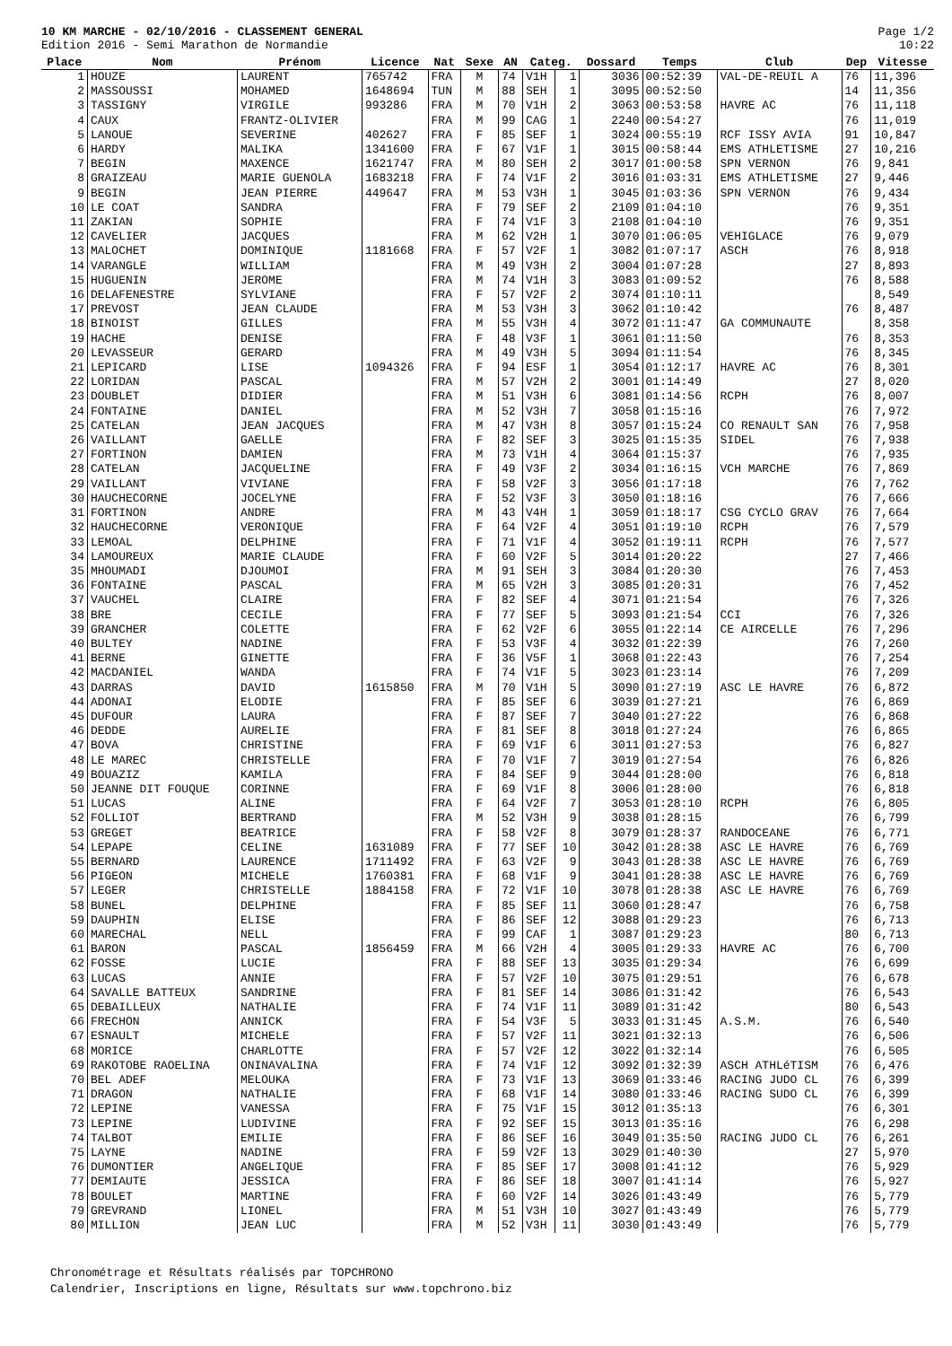10 KM MARCHE - 02/10/2016 - CLASSEMENT GENERAL
Edition 2016 - Semi Marathon de Normandie
Page 1/2
10:22
| Place | Nom | Prénom | Licence | Nat | Sexe | AN | Categ. | | Dossard | Temps | Club | Dep | Vitesse |
| --- | --- | --- | --- | --- | --- | --- | --- | --- | --- | --- | --- | --- | --- |
| 1 | HOUZE | LAURENT | 765742 | FRA | M | 74 | V1H | 1 | 3036 | 00:52:39 | VAL-DE-REUIL A | 76 | 11,396 |
| 2 | MASSOUSSI | MOHAMED | 1648694 | TUN | M | 88 | SEH | 1 | 3095 | 00:52:50 | | 14 | 11,356 |
| 3 | TASSIGNY | VIRGILE | 993286 | FRA | M | 70 | V1H | 2 | 3063 | 00:53:58 | HAVRE AC | 76 | 11,118 |
| 4 | CAUX | FRANTZ-OLIVIER | | FRA | M | 99 | CAG | 1 | 2240 | 00:54:27 | | 76 | 11,019 |
| 5 | LANOUE | SEVERINE | 402627 | FRA | F | 85 | SEF | 1 | 3024 | 00:55:19 | RCF ISSY AVIA | 91 | 10,847 |
| 6 | HARDY | MALIKA | 1341600 | FRA | F | 67 | V1F | 1 | 3015 | 00:58:44 | EMS ATHLETISME | 27 | 10,216 |
| 7 | BEGIN | MAXENCE | 1621747 | FRA | M | 80 | SEH | 2 | 3017 | 01:00:58 | SPN VERNON | 76 | 9,841 |
| 8 | GRAIZEAU | MARIE GUENOLA | 1683218 | FRA | F | 74 | V1F | 2 | 3016 | 01:03:31 | EMS ATHLETISME | 27 | 9,446 |
| 9 | BEGIN | JEAN PIERRE | 449647 | FRA | M | 53 | V3H | 1 | 3045 | 01:03:36 | SPN VERNON | 76 | 9,434 |
| 10 | LE COAT | SANDRA | | FRA | F | 79 | SEF | 2 | 2109 | 01:04:10 | | 76 | 9,351 |
| 11 | ZAKIAN | SOPHIE | | FRA | F | 74 | V1F | 3 | 2108 | 01:04:10 | | 76 | 9,351 |
| 12 | CAVELIER | JACQUES | | FRA | M | 62 | V2H | 1 | 3070 | 01:06:05 | VEHIGLACE | 76 | 9,079 |
| 13 | MALOCHET | DOMINIQUE | 1181668 | FRA | F | 57 | V2F | 1 | 3082 | 01:07:17 | ASCH | 76 | 8,918 |
| 14 | VARANGLE | WILLIAM | | FRA | M | 49 | V3H | 2 | 3004 | 01:07:28 | | 27 | 8,893 |
| 15 | HUGUENIN | JEROME | | FRA | M | 74 | V1H | 3 | 3083 | 01:09:52 | | 76 | 8,588 |
| 16 | DELAFENESTRE | SYLVIANE | | FRA | F | 57 | V2F | 2 | 3074 | 01:10:11 | | | 8,549 |
| 17 | PREVOST | JEAN CLAUDE | | FRA | M | 53 | V3H | 3 | 3062 | 01:10:42 | | 76 | 8,487 |
| 18 | BINOIST | GILLES | | FRA | M | 55 | V3H | 4 | 3072 | 01:11:47 | GA COMMUNAUTE | | 8,358 |
| 19 | HACHE | DENISE | | FRA | F | 48 | V3F | 1 | 3061 | 01:11:50 | | 76 | 8,353 |
| 20 | LEVASSEUR | GERARD | | FRA | M | 49 | V3H | 5 | 3094 | 01:11:54 | | 76 | 8,345 |
| 21 | LEPICARD | LISE | 1094326 | FRA | F | 94 | ESF | 1 | 3054 | 01:12:17 | HAVRE AC | 76 | 8,301 |
| 22 | LORIDAN | PASCAL | | FRA | M | 57 | V2H | 2 | 3001 | 01:14:49 | | 27 | 8,020 |
| 23 | DOUBLET | DIDIER | | FRA | M | 51 | V3H | 6 | 3081 | 01:14:56 | RCPH | 76 | 8,007 |
| 24 | FONTAINE | DANIEL | | FRA | M | 52 | V3H | 7 | 3058 | 01:15:16 | | 76 | 7,972 |
| 25 | CATELAN | JEAN JACQUES | | FRA | M | 47 | V3H | 8 | 3057 | 01:15:24 | CO RENAULT SAN | 76 | 7,958 |
| 26 | VAILLANT | GAELLE | | FRA | F | 82 | SEF | 3 | 3025 | 01:15:35 | SIDEL | 76 | 7,938 |
| 27 | FORTINON | DAMIEN | | FRA | M | 73 | V1H | 4 | 3064 | 01:15:37 | | 76 | 7,935 |
| 28 | CATELAN | JACQUELINE | | FRA | F | 49 | V3F | 2 | 3034 | 01:16:15 | VCH MARCHE | 76 | 7,869 |
| 29 | VAILLANT | VIVIANE | | FRA | F | 58 | V2F | 3 | 3056 | 01:17:18 | | 76 | 7,762 |
| 30 | HAUCHECORNE | JOCELYNE | | FRA | F | 52 | V3F | 3 | 3050 | 01:18:16 | | 76 | 7,666 |
| 31 | FORTINON | ANDRE | | FRA | M | 43 | V4H | 1 | 3059 | 01:18:17 | CSG CYCLO GRAV | 76 | 7,664 |
| 32 | HAUCHECORNE | VERONIQUE | | FRA | F | 64 | V2F | 4 | 3051 | 01:19:10 | RCPH | 76 | 7,579 |
| 33 | LEMOAL | DELPHINE | | FRA | F | 71 | V1F | 4 | 3052 | 01:19:11 | RCPH | 76 | 7,577 |
| 34 | LAMOUREUX | MARIE CLAUDE | | FRA | F | 60 | V2F | 5 | 3014 | 01:20:22 | | 27 | 7,466 |
| 35 | MHOUMADI | DJOUMOI | | FRA | M | 91 | SEH | 3 | 3084 | 01:20:30 | | 76 | 7,453 |
| 36 | FONTAINE | PASCAL | | FRA | M | 65 | V2H | 3 | 3085 | 01:20:31 | | 76 | 7,452 |
| 37 | VAUCHEL | CLAIRE | | FRA | F | 82 | SEF | 4 | 3071 | 01:21:54 | | 76 | 7,326 |
| 38 | BRE | CECILE | | FRA | F | 77 | SEF | 5 | 3093 | 01:21:54 | CCI | 76 | 7,326 |
| 39 | GRANCHER | COLETTE | | FRA | F | 62 | V2F | 6 | 3055 | 01:22:14 | CE AIRCELLE | 76 | 7,296 |
| 40 | BULTEY | NADINE | | FRA | F | 53 | V3F | 4 | 3032 | 01:22:39 | | 76 | 7,260 |
| 41 | BERNE | GINETTE | | FRA | F | 36 | V5F | 1 | 3068 | 01:22:43 | | 76 | 7,254 |
| 42 | MACDANIEL | WANDA | | FRA | F | 74 | V1F | 5 | 3023 | 01:23:14 | | 76 | 7,209 |
| 43 | DARRAS | DAVID | 1615850 | FRA | M | 70 | V1H | 5 | 3090 | 01:27:19 | ASC LE HAVRE | 76 | 6,872 |
| 44 | ADONAI | ELODIE | | FRA | F | 85 | SEF | 6 | 3039 | 01:27:21 | | 76 | 6,869 |
| 45 | DUFOUR | LAURA | | FRA | F | 87 | SEF | 7 | 3040 | 01:27:22 | | 76 | 6,868 |
| 46 | DEDDE | AURELIE | | FRA | F | 81 | SEF | 8 | 3018 | 01:27:24 | | 76 | 6,865 |
| 47 | BOVA | CHRISTINE | | FRA | F | 69 | V1F | 6 | 3011 | 01:27:53 | | 76 | 6,827 |
| 48 | LE MAREC | CHRISTELLE | | FRA | F | 70 | V1F | 7 | 3019 | 01:27:54 | | 76 | 6,826 |
| 49 | BOUAZIZ | KAMILA | | FRA | F | 84 | SEF | 9 | 3044 | 01:28:00 | | 76 | 6,818 |
| 50 | JEANNE DIT FOUQUE | CORINNE | | FRA | F | 69 | V1F | 8 | 3006 | 01:28:00 | | 76 | 6,818 |
| 51 | LUCAS | ALINE | | FRA | F | 64 | V2F | 7 | 3053 | 01:28:10 | RCPH | 76 | 6,805 |
| 52 | FOLLIOT | BERTRAND | | FRA | M | 52 | V3H | 9 | 3038 | 01:28:15 | | 76 | 6,799 |
| 53 | GREGET | BEATRICE | | FRA | F | 58 | V2F | 8 | 3079 | 01:28:37 | RANDOCEANE | 76 | 6,771 |
| 54 | LEPAPE | CELINE | 1631089 | FRA | F | 77 | SEF | 10 | 3042 | 01:28:38 | ASC LE HAVRE | 76 | 6,769 |
| 55 | BERNARD | LAURENCE | 1711492 | FRA | F | 63 | V2F | 9 | 3043 | 01:28:38 | ASC LE HAVRE | 76 | 6,769 |
| 56 | PIGEON | MICHELE | 1760381 | FRA | F | 68 | V1F | 9 | 3041 | 01:28:38 | ASC LE HAVRE | 76 | 6,769 |
| 57 | LEGER | CHRISTELLE | 1884158 | FRA | F | 72 | V1F | 10 | 3078 | 01:28:38 | ASC LE HAVRE | 76 | 6,769 |
| 58 | BUNEL | DELPHINE | | FRA | F | 85 | SEF | 11 | 3060 | 01:28:47 | | 76 | 6,758 |
| 59 | DAUPHIN | ELISE | | FRA | F | 86 | SEF | 12 | 3088 | 01:29:23 | | 76 | 6,713 |
| 60 | MARECHAL | NELL | | FRA | F | 99 | CAF | 1 | 3087 | 01:29:23 | | 80 | 6,713 |
| 61 | BARON | PASCAL | 1856459 | FRA | M | 66 | V2H | 4 | 3005 | 01:29:33 | HAVRE AC | 76 | 6,700 |
| 62 | FOSSE | LUCIE | | FRA | F | 88 | SEF | 13 | 3035 | 01:29:34 | | 76 | 6,699 |
| 63 | LUCAS | ANNIE | | FRA | F | 57 | V2F | 10 | 3075 | 01:29:51 | | 76 | 6,678 |
| 64 | SAVALLE BATTEUX | SANDRINE | | FRA | F | 81 | SEF | 14 | 3086 | 01:31:42 | | 76 | 6,543 |
| 65 | DEBAILLEUX | NATHALIE | | FRA | F | 74 | V1F | 11 | 3089 | 01:31:42 | | 80 | 6,543 |
| 66 | FRECHON | ANNICK | | FRA | F | 54 | V3F | 5 | 3033 | 01:31:45 | A.S.M. | 76 | 6,540 |
| 67 | ESNAULT | MICHELE | | FRA | F | 57 | V2F | 11 | 3021 | 01:32:13 | | 76 | 6,506 |
| 68 | MORICE | CHARLOTTE | | FRA | F | 57 | V2F | 12 | 3022 | 01:32:14 | | 76 | 6,505 |
| 69 | RAKOTOBE RAOELINA | ONINAVALINA | | FRA | F | 74 | V1F | 12 | 3092 | 01:32:39 | ASCH ATHLéTISM | 76 | 6,476 |
| 70 | BEL ADEF | MELOUKA | | FRA | F | 73 | V1F | 13 | 3069 | 01:33:46 | RACING JUDO CL | 76 | 6,399 |
| 71 | DRAGON | NATHALIE | | FRA | F | 68 | V1F | 14 | 3080 | 01:33:46 | RACING SUDO CL | 76 | 6,399 |
| 72 | LEPINE | VANESSA | | FRA | F | 75 | V1F | 15 | 3012 | 01:35:13 | | 76 | 6,301 |
| 73 | LEPINE | LUDIVINE | | FRA | F | 92 | SEF | 15 | 3013 | 01:35:16 | | 76 | 6,298 |
| 74 | TALBOT | EMILIE | | FRA | F | 86 | SEF | 16 | 3049 | 01:35:50 | RACING JUDO CL | 76 | 6,261 |
| 75 | LAYNE | NADINE | | FRA | F | 59 | V2F | 13 | 3029 | 01:40:30 | | 27 | 5,970 |
| 76 | DUMONTIER | ANGELIQUE | | FRA | F | 85 | SEF | 17 | 3008 | 01:41:12 | | 76 | 5,929 |
| 77 | DEMIAUTE | JESSICA | | FRA | F | 86 | SEF | 18 | 3007 | 01:41:14 | | 76 | 5,927 |
| 78 | BOULET | MARTINE | | FRA | F | 60 | V2F | 14 | 3026 | 01:43:49 | | 76 | 5,779 |
| 79 | GREVRAND | LIONEL | | FRA | M | 51 | V3H | 10 | 3027 | 01:43:49 | | 76 | 5,779 |
| 80 | MILLION | JEAN LUC | | FRA | M | 52 | V3H | 11 | 3030 | 01:43:49 | | 76 | 5,779 |
Chronométrage et Résultats réalisés par TOPCHRONO
Calendrier, Inscriptions en ligne, Résultats sur www.topchrono.biz